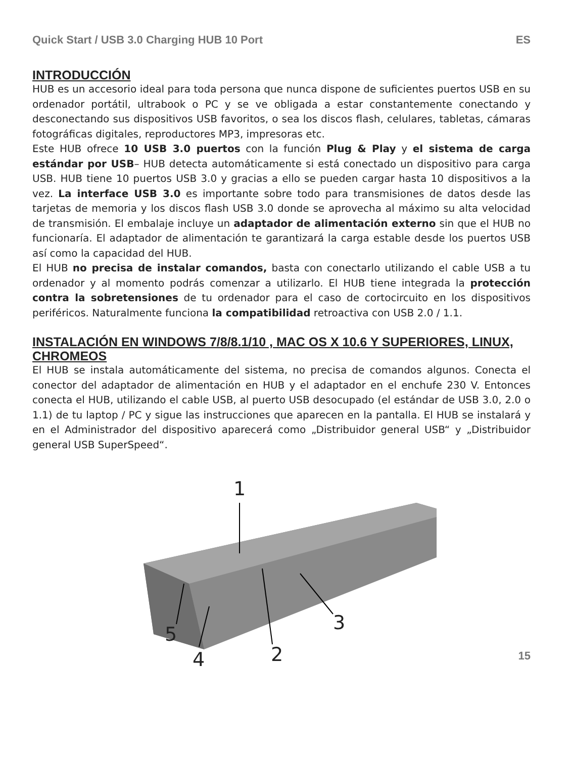Quick Start / USB 3.0 Charging HUB 10 Port ES
INTRODUCCIÓN
HUB es un accesorio ideal para toda persona que nunca dispone de suficientes puertos USB en su ordenador portátil, ultrabook o PC y se ve obligada a estar constantemente conectando y desconectando sus dispositivos USB favoritos, o sea los discos flash, celulares, tabletas, cámaras fotográficas digitales, reproductores MP3, impresoras etc.
Este HUB ofrece 10 USB 3.0 puertos con la función Plug & Play y el sistema de carga estándar por USB– HUB detecta automáticamente si está conectado un dispositivo para carga USB. HUB tiene 10 puertos USB 3.0 y gracias a ello se pueden cargar hasta 10 dispositivos a la vez. La interface USB 3.0 es importante sobre todo para transmisiones de datos desde las tarjetas de memoria y los discos flash USB 3.0 donde se aprovecha al máximo su alta velocidad de transmisión. El embalaje incluye un adaptador de alimentación externo sin que el HUB no funcionaría. El adaptador de alimentación te garantizará la carga estable desde los puertos USB así como la capacidad del HUB.
El HUB no precisa de instalar comandos, basta con conectarlo utilizando el cable USB a tu ordenador y al momento podrás comenzar a utilizarlo. El HUB tiene integrada la protección contra la sobretensiones de tu ordenador para el caso de cortocircuito en los dispositivos periféricos. Naturalmente funciona la compatibilidad retroactiva con USB 2.0 / 1.1.
INSTALACIÓN EN WINDOWS 7/8/8.1/10 , MAC OS X 10.6 Y SUPERIORES, LINUX, CHROMEOS
El HUB se instala automáticamente del sistema, no precisa de comandos algunos. Conecta el conector del adaptador de alimentación en HUB y el adaptador en el enchufe 230 V. Entonces conecta el HUB, utilizando el cable USB, al puerto USB desocupado (el estándar de USB 3.0, 2.0 o 1.1) de tu laptop / PC y sigue las instrucciones que aparecen en la pantalla. El HUB se instalará y en el Administrador del dispositivo aparecerá como „Distribuidor general USB“ y „Distribuidor general USB SuperSpeed“.
1
2
3
4
5
15